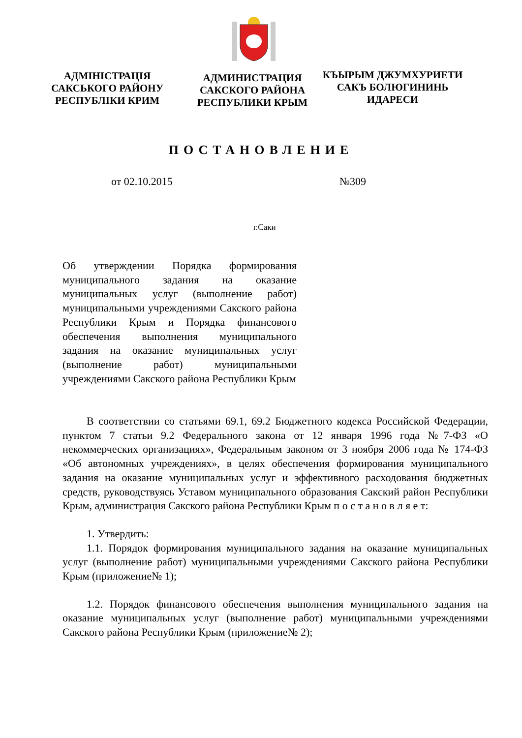АДМІНІСТРАЦІЯ
САКСЬКОГО РАЙОНУ
РЕСПУБЛІКИ КРИМ
АДМИНИСТРАЦИЯ
САКСКОГО РАЙОНА
РЕСПУБЛИКИ КРЫМ
КЪЫРЫМ ДЖУМХУРИЕТИ
САКЪ БОЛЮГИНИНЬ
ИДАРЕСИ
ПОСТАНОВЛЕНИЕ
от 02.10.2015 №309
г.Саки
Об утверждении Порядка формирования муниципального задания на оказание муниципальных услуг (выполнение работ) муниципальными учреждениями Сакского района Республики Крым и Порядка финансового обеспечения выполнения муниципального задания на оказание муниципальных услуг (выполнение работ) муниципальными учреждениями Сакского района Республики Крым
В соответствии со статьями 69.1, 69.2 Бюджетного кодекса Российской Федерации, пунктом 7 статьи 9.2 Федерального закона от 12 января 1996 года №7-ФЗ «О некоммерческих организациях», Федеральным законом от 3 ноября 2006 года № 174-ФЗ «Об автономных учреждениях», в целях обеспечения формирования муниципального задания на оказание муниципальных услуг и эффективного расходования бюджетных средств, руководствуясь Уставом муниципального образования Сакский район Республики Крым, администрация Сакского района Республики Крым п о с т а н о в л я е т:
1. Утвердить:
1.1. Порядок формирования муниципального задания на оказание муниципальных услуг (выполнение работ) муниципальными учреждениями Сакского района Республики Крым (приложение№ 1);
1.2. Порядок финансового обеспечения выполнения муниципального задания на оказание муниципальных услуг (выполнение работ) муниципальными учреждениями Сакского района Республики Крым (приложение№ 2);